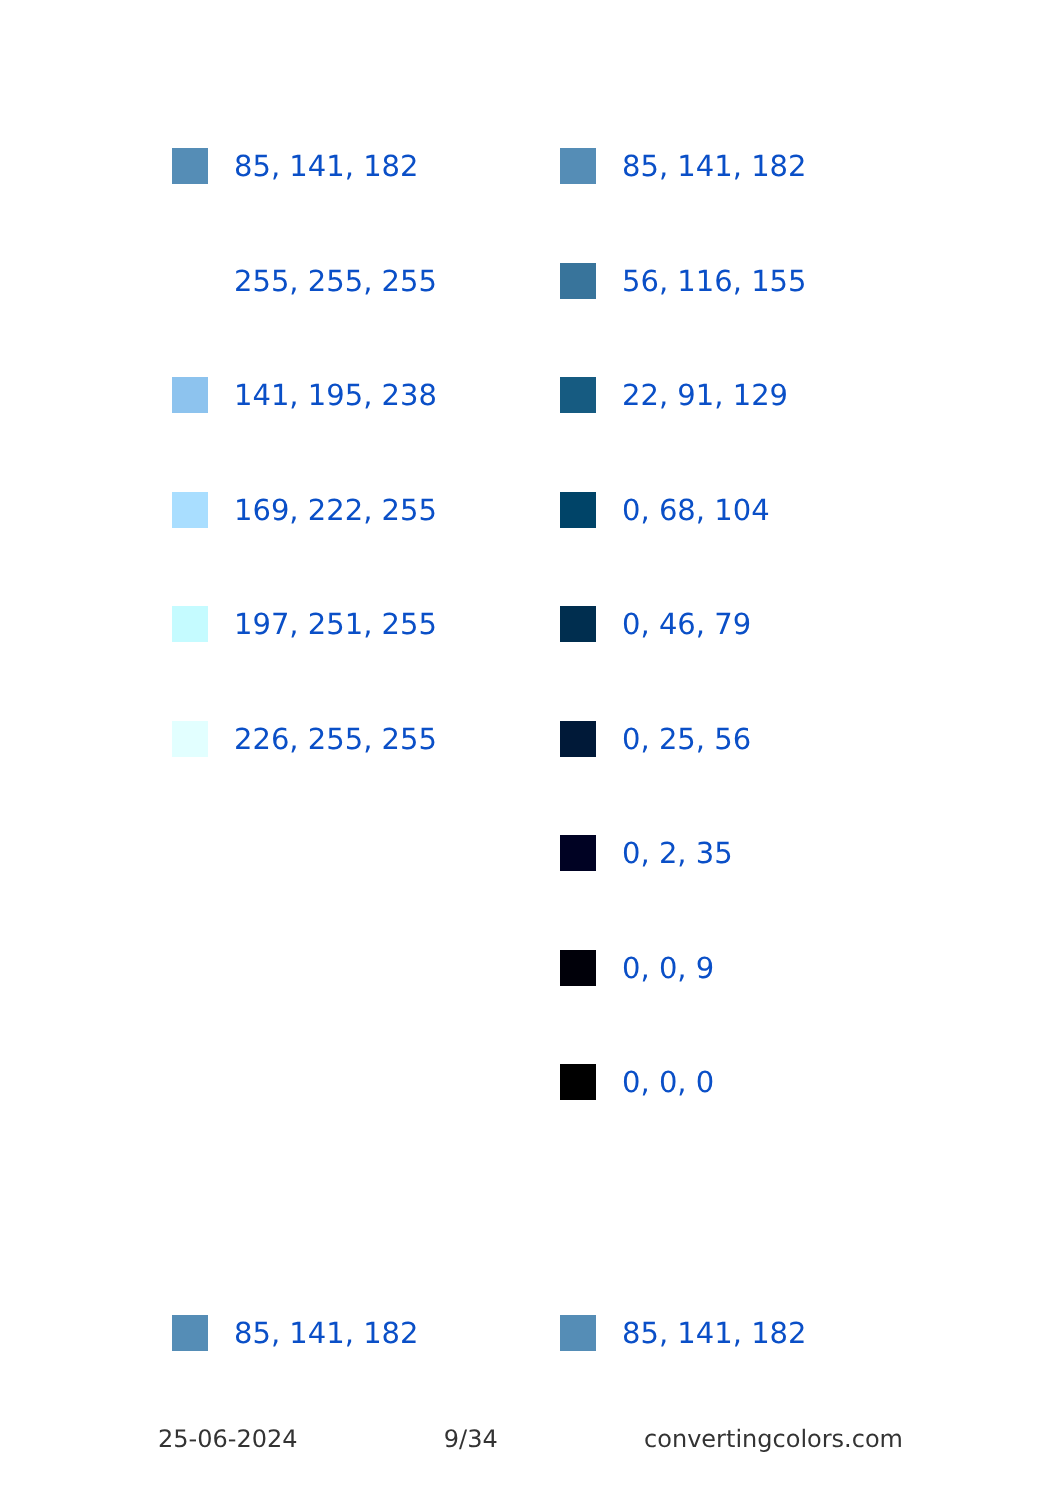85, 141, 182
255, 255, 255
141, 195, 238
169, 222, 255
197, 251, 255
226, 255, 255
85, 141, 182
56, 116, 155
22, 91, 129
0, 68, 104
0, 46, 79
0, 25, 56
0, 2, 35
0, 0, 9
0, 0, 0
85, 141, 182 85, 141, 182
25-06-2024 9/34 convertingcolors.com